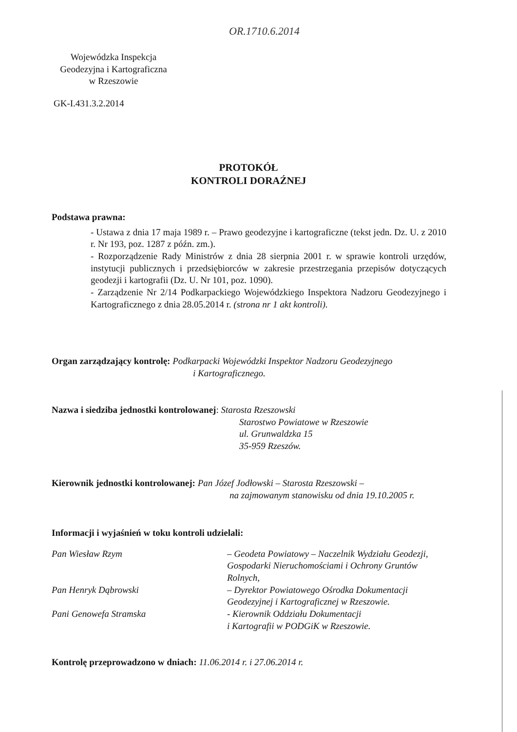OR.1710.6.2014
Wojewódzka Inspekcja
Geodezyjna i Kartograficzna
w Rzeszowie
GK-I.431.3.2.2014
PROTOKÓŁ
KONTROLI DORAŹNEJ
Podstawa prawna:
- Ustawa z dnia 17 maja 1989 r. – Prawo geodezyjne i kartograficzne (tekst jedn. Dz. U. z 2010 r. Nr 193, poz. 1287 z późn. zm.).
- Rozporządzenie Rady Ministrów z dnia 28 sierpnia 2001 r. w sprawie kontroli urzędów, instytucji publicznych i przedsiębiorców w zakresie przestrzegania przepisów dotyczących geodezji i kartografii (Dz. U. Nr 101, poz. 1090).
- Zarządzenie Nr 2/14 Podkarpackiego Wojewódzkiego Inspektora Nadzoru Geodezyjnego i Kartograficznego z dnia 28.05.2014 r. (strona nr 1 akt kontroli).
Organ zarządzający kontrolę: Podkarpacki Wojewódzki Inspektor Nadzoru Geodezyjnego
i Kartograficznego.
Nazwa i siedziba jednostki kontrolowanej: Starosta Rzeszowski
Starostwo Powiatowe w Rzeszowie
ul. Grunwaldzka 15
35-959 Rzeszów.
Kierownik jednostki kontrolowanej: Pan Józef Jodłowski – Starosta Rzeszowski –
na zajmowanym stanowisku od dnia 19.10.2005 r.
Informacji i wyjaśnień w toku kontroli udzielali:
Pan Wiesław Rzym – Geodeta Powiatowy – Naczelnik Wydziału Geodezji, Gospodarki Nieruchomościami i Ochrony Gruntów Rolnych,
Pan Henryk Dąbrowski – Dyrektor Powiatowego Ośrodka Dokumentacji Geodezyjnej i Kartograficznej w Rzeszowie.
Pani Genowefa Stramska - Kierownik Oddziału Dokumentacji
i Kartografii w PODGiK w Rzeszowie.
Kontrolę przeprowadzono w dniach: 11.06.2014 r. i 27.06.2014 r.